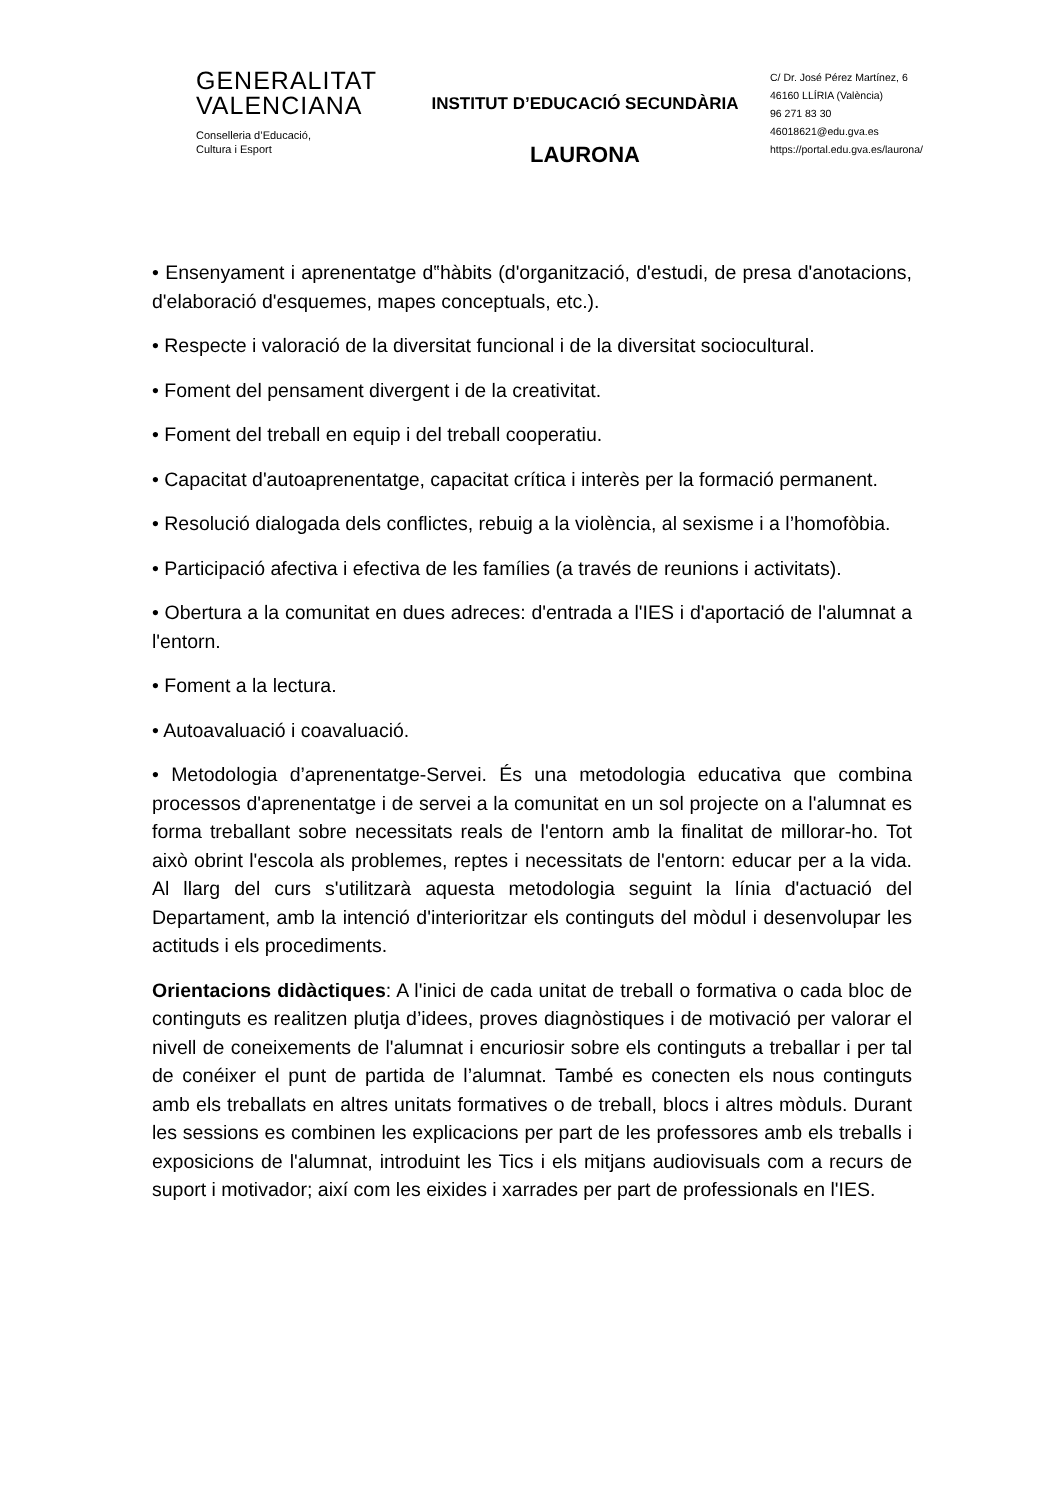GENERALITAT
VALENCIANA
Conselleria d’Educació,
Cultura i Esport
INSTITUT D’EDUCACIÓ SECUNDÀRIA
LAURONA
C/ Dr. José Pérez Martínez, 6
46160 LLÍRIA (València)
96 271 83 30
46018621@edu.gva.es
https://portal.edu.gva.es/laurona/
• Ensenyament i aprenentatge d‟hàbits (d'organització, d'estudi, de presa d'anotacions, d'elaboració d'esquemes, mapes conceptuals, etc.).
• Respecte i valoració de la diversitat funcional i de la diversitat sociocultural.
• Foment del pensament divergent i de la creativitat.
• Foment del treball en equip i del treball cooperatiu.
• Capacitat d'autoaprenentatge, capacitat crítica i interès per la formació permanent.
• Resolució dialogada dels conflictes, rebuig a la violència, al sexisme i a l’homofòbia.
• Participació afectiva i efectiva de les famílies (a través de reunions i activitats).
• Obertura a la comunitat en dues adreces: d'entrada a l'IES i d'aportació de l'alumnat a l'entorn.
• Foment a la lectura.
• Autoavaluació i coavaluació.
• Metodologia d’aprenentatge-Servei. És una metodologia educativa que combina processos d'aprenentatge i de servei a la comunitat en un sol projecte on a l'alumnat es forma treballant sobre necessitats reals de l'entorn amb la finalitat de millorar-ho. Tot això obrint l'escola als problemes, reptes i necessitats de l'entorn: educar per a la vida. Al llarg del curs s'utilitzarà aquesta metodologia seguint la línia d'actuació del Departament, amb la intenció d'interioritzar els continguts del mòdul i desenvolupar les actituds i els procediments.
Orientacions didàctiques: A l'inici de cada unitat de treball o formativa o cada bloc de continguts es realitzen plutja d’idees, proves diagnòstiques i de motivació per valorar el nivell de coneixements de l'alumnat i encuriosir sobre els continguts a treballar i per tal de conéixer el punt de partida de l’alumnat. També es conecten els nous continguts amb els treballats en altres unitats formatives o de treball, blocs i altres mòduls. Durant les sessions es combinen les explicacions per part de les professores amb els treballs i exposicions de l'alumnat, introduint les Tics i els mitjans audiovisuals com a recurs de suport i motivador; així com les eixides i xarrades per part de professionals en l'IES.